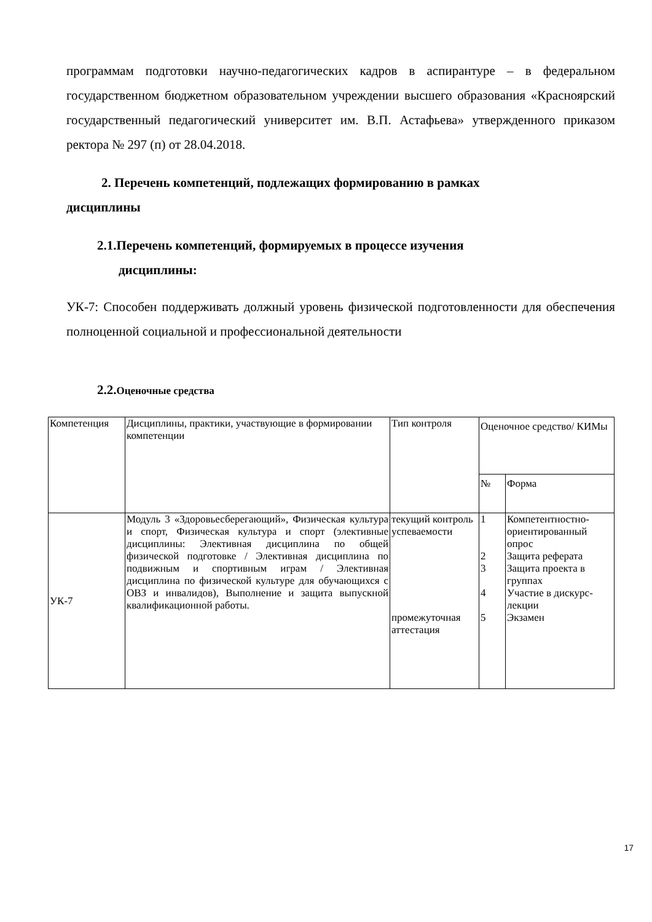программам подготовки научно-педагогических кадров в аспирантуре – в федеральном государственном бюджетном образовательном учреждении высшего образования «Красноярский государственный педагогический университет им. В.П. Астафьева» утвержденного приказом ректора № 297 (п) от 28.04.2018.
2. Перечень компетенций, подлежащих формированию в рамках
дисциплины
2.1.Перечень компетенций, формируемых в процессе изучения
дисциплины:
УК-7: Способен поддерживать должный уровень физической подготовленности для обеспечения полноценной социальной и профессиональной деятельности
2.2.Оценочные средства
| Компетенция | Дисциплины, практики, участвующие в формировании компетенции | Тип контроля | Оценочное средство/ КИМы | |
| | | | № | Форма |
| УК-7 | Модуль 3 «Здоровьесберегающий», Физическая культура и спорт, Физическая культура и спорт (элективные дисциплины: Элективная дисциплина по общей физической подготовке / Элективная дисциплина по подвижным и спортивным играм / Элективная дисциплина по физической культуре для обучающихся с ОВЗ и инвалидов), Выполнение и защита выпускной квалификационной работы. | текущий контроль успеваемости промежуточная аттестация | 1 2 3 4 5 | Компетентностно-ориентированный опрос Защита реферата Защита проекта в группах Участие в дискурс-лекции Экзамен |
17